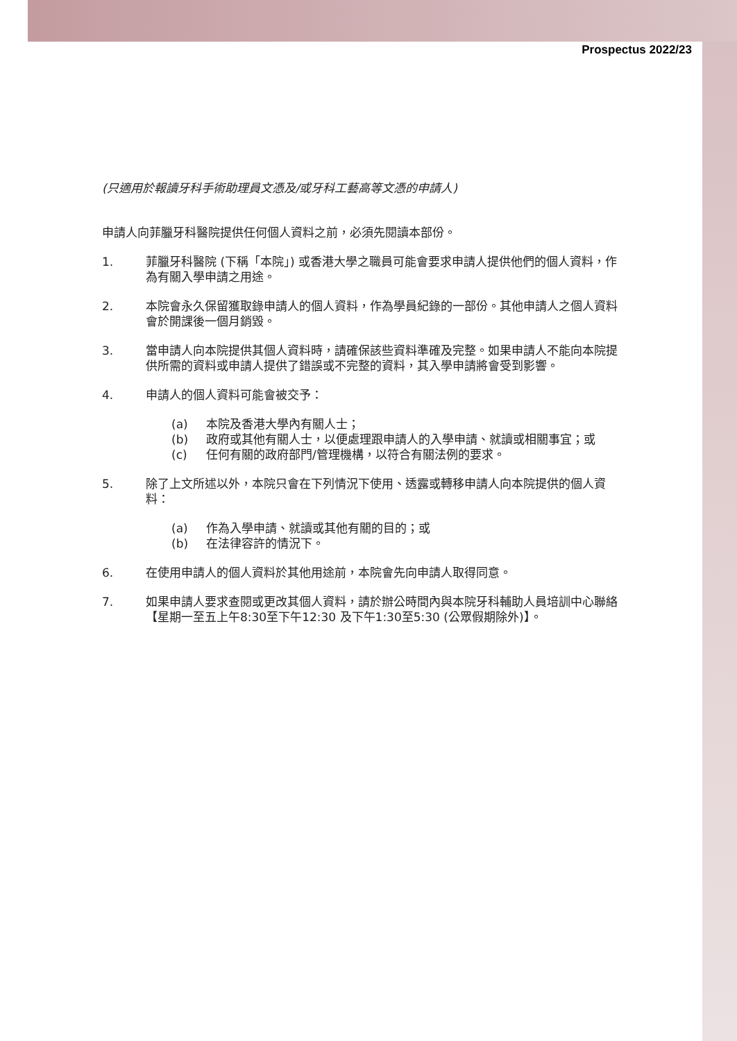Prospectus 2022/23
(只適用於報讀牙科手術助理員文憑及/或牙科工藝高等文憑的申請人)
申請人向菲臘牙科醫院提供任何個人資料之前，必須先閱讀本部份。
1. 菲臘牙科醫院 (下稱「本院」) 或香港大學之職員可能會要求申請人提供他們的個人資料，作為有關入學申請之用途。
2. 本院會永久保留獲取錄申請人的個人資料，作為學員紀錄的一部份。其他申請人之個人資料會於開課後一個月銷毀。
3. 當申請人向本院提供其個人資料時，請確保該些資料準確及完整。如果申請人不能向本院提供所需的資料或申請人提供了錯誤或不完整的資料，其入學申請將會受到影響。
4. 申請人的個人資料可能會被交予：
(a) 本院及香港大學內有關人士；
(b) 政府或其他有關人士，以便處理跟申請人的入學申請、就讀或相關事宜；或
(c) 任何有關的政府部門/管理機構，以符合有關法例的要求。
5. 除了上文所述以外，本院只會在下列情況下使用、透露或轉移申請人向本院提供的個人資料：
(a) 作為入學申請、就讀或其他有關的目的；或
(b) 在法律容許的情況下。
6. 在使用申請人的個人資料於其他用途前，本院會先向申請人取得同意。
7. 如果申請人要求查閱或更改其個人資料，請於辦公時間內與本院牙科輔助人員培訓中心聯絡【星期一至五上午8:30至下午12:30 及下午1:30至5:30 (公眾假期除外)】。